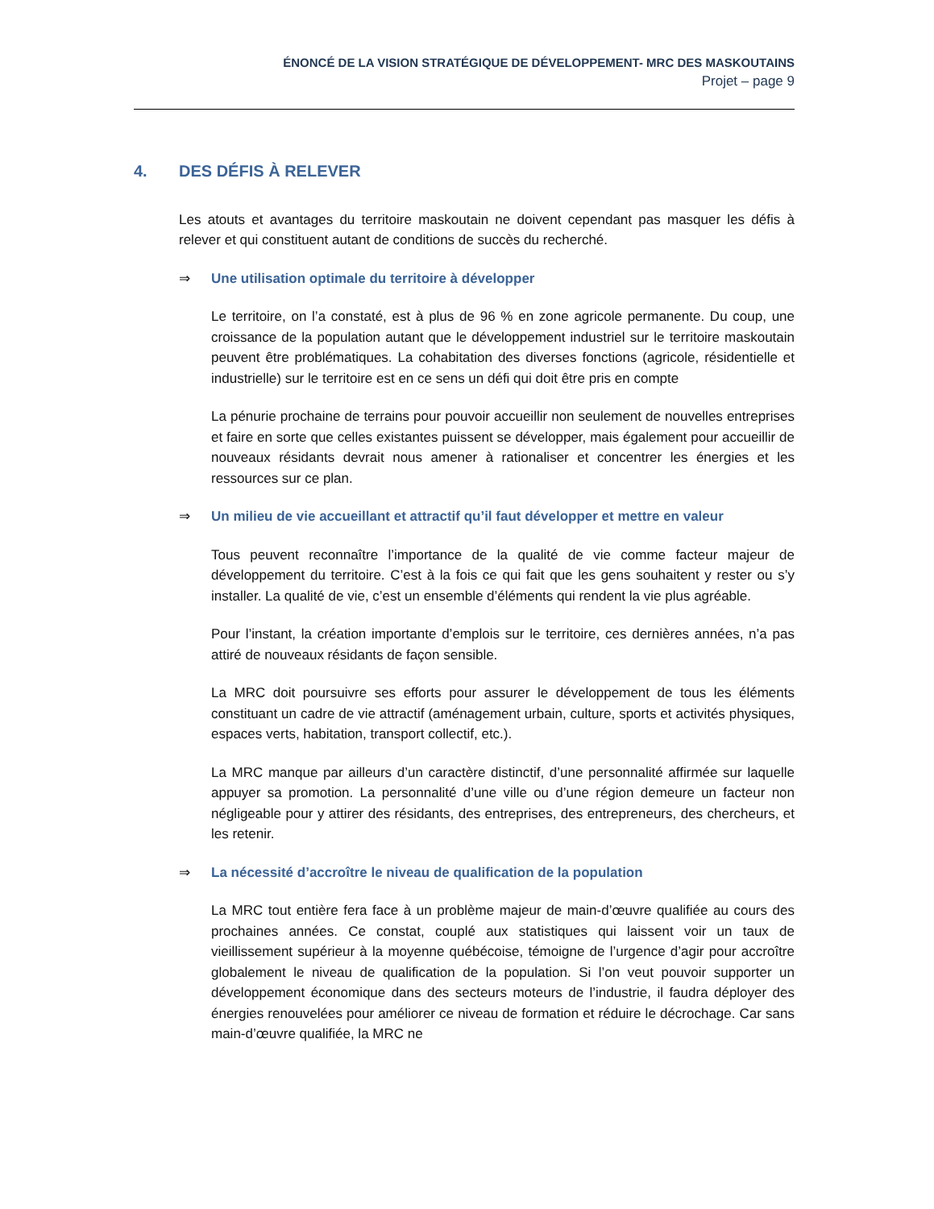ÉNONCÉ DE LA VISION STRATÉGIQUE DE DÉVELOPPEMENT- MRC DES MASKOUTAINS
Projet – page 9
4. DES DÉFIS À RELEVER
Les atouts et avantages du territoire maskoutain ne doivent cependant pas masquer les défis à relever et qui constituent autant de conditions de succès du recherché.
⇒ Une utilisation optimale du territoire à développer
Le territoire, on l’a constaté, est à plus de 96 % en zone agricole permanente. Du coup, une croissance de la population autant que le développement industriel sur le territoire maskoutain peuvent être problématiques. La cohabitation des diverses fonctions (agricole, résidentielle et industrielle) sur le territoire est en ce sens un défi qui doit être pris en compte
La pénurie prochaine de terrains pour pouvoir accueillir non seulement de nouvelles entreprises et faire en sorte que celles existantes puissent se développer, mais également pour accueillir de nouveaux résidants devrait nous amener à rationaliser et concentrer les énergies et les ressources sur ce plan.
⇒ Un milieu de vie accueillant et attractif qu’il faut développer et mettre en valeur
Tous peuvent reconnaître l’importance de la qualité de vie comme facteur majeur de développement du territoire. C’est à la fois ce qui fait que les gens souhaitent y rester ou s’y installer. La qualité de vie, c’est un ensemble d’éléments qui rendent la vie plus agréable.
Pour l’instant, la création importante d’emplois sur le territoire, ces dernières années, n’a pas attiré de nouveaux résidants de façon sensible.
La MRC doit poursuivre ses efforts pour assurer le développement de tous les éléments constituant un cadre de vie attractif (aménagement urbain, culture, sports et activités physiques, espaces verts, habitation, transport collectif, etc.).
La MRC manque par ailleurs d’un caractère distinctif, d’une personnalité affirmée sur laquelle appuyer sa promotion. La personnalité d’une ville ou d’une région demeure un facteur non négligeable pour y attirer des résidants, des entreprises, des entrepreneurs, des chercheurs, et les retenir.
⇒ La nécessité d’accroître le niveau de qualification de la population
La MRC tout entière fera face à un problème majeur de main-d’œuvre qualifiée au cours des prochaines années. Ce constat, couplé aux statistiques qui laissent voir un taux de vieillissement supérieur à la moyenne québécoise, témoigne de l’urgence d’agir pour accroître globalement le niveau de qualification de la population. Si l’on veut pouvoir supporter un développement économique dans des secteurs moteurs de l’industrie, il faudra déployer des énergies renouvelées pour améliorer ce niveau de formation et réduire le décrochage. Car sans main-d’œuvre qualifiée, la MRC ne